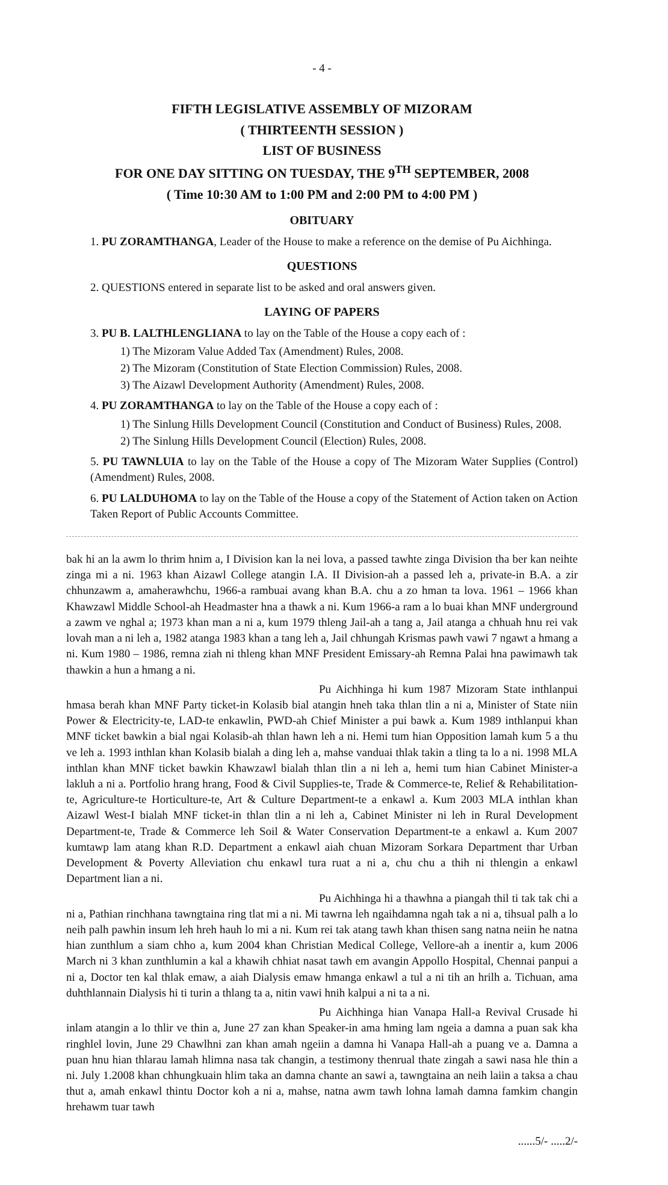- 4 -
FIFTH LEGISLATIVE ASSEMBLY OF MIZORAM
( THIRTEENTH SESSION )
LIST OF BUSINESS
FOR ONE DAY SITTING ON TUESDAY, THE 9<sup>TH</sup> SEPTEMBER, 2008
( Time 10:30 AM to 1:00 PM and 2:00 PM to 4:00 PM )
OBITUARY
1. PU ZORAMTHANGA, Leader of the House to make a reference on the demise of Pu Aichhinga.
QUESTIONS
2. QUESTIONS entered in separate list to be asked and oral answers given.
LAYING OF PAPERS
3. PU B. LALTHLENGLIANA to lay on the Table of the House a copy each of :
1) The Mizoram Value Added Tax (Amendment) Rules, 2008.
2) The Mizoram (Constitution of State Election Commission) Rules, 2008.
3) The Aizawl Development Authority (Amendment) Rules, 2008.
4. PU ZORAMTHANGA to lay on the Table of the House a copy each of :
1) The Sinlung Hills Development Council (Constitution and Conduct of Business) Rules, 2008.
2) The Sinlung Hills Development Council (Election) Rules, 2008.
5. PU TAWNLUIA to lay on the Table of the House a copy of The Mizoram Water Supplies (Control) (Amendment) Rules, 2008.
6. PU LALDUHOMA to lay on the Table of the House a copy of the Statement of Action taken on Action Taken Report of Public Accounts Committee.
bak hi an la awm lo thrim hnim a, I Division kan la nei lova, a passed tawhte zinga Division tha ber kan neihte zinga mi a ni. 1963 khan Aizawl College atangin I.A. II Division-ah a passed leh a, private-in B.A. a zir chhunzawm a, amaherawhchu, 1966-a rambuai avang khan B.A. chu a zo hman ta lova. 1961 – 1966 khan Khawzawl Middle School-ah Headmaster hna a thawk a ni. Kum 1966-a ram a lo buai khan MNF underground a zawm ve nghal a; 1973 khan man a ni a, kum 1979 thleng Jail-ah a tang a, Jail atanga a chhuah hnu rei vak lovah man a ni leh a, 1982 atanga 1983 khan a tang leh a, Jail chhungah Krismas pawh vawi 7 ngawt a hmang a ni. Kum 1980 – 1986, remna ziah ni thleng khan MNF President Emissary-ah Remna Palai hna pawimawh tak thawkin a hun a hmang a ni.
Pu Aichhinga hi kum 1987 Mizoram State inthlanpui hmasa berah khan MNF Party ticket-in Kolasib bial atangin hneh taka thlan tlin a ni a, Minister of State niin Power & Electricity-te, LAD-te enkawlin, PWD-ah Chief Minister a pui bawk a. Kum 1989 inthlanpui khan MNF ticket bawkin a bial ngai Kolasib-ah thlan hawn leh a ni. Hemi tum hian Opposition lamah kum 5 a thu ve leh a. 1993 inthlan khan Kolasib bialah a ding leh a, mahse vanduai thlak takin a tling ta lo a ni. 1998 MLA inthlan khan MNF ticket bawkin Khawzawl bialah thlan tlin a ni leh a, hemi tum hian Cabinet Minister-a lakluh a ni a. Portfolio hrang hrang, Food & Civil Supplies-te, Trade & Commerce-te, Relief & Rehabilitation-te, Agriculture-te Horticulture-te, Art & Culture Department-te a enkawl a. Kum 2003 MLA inthlan khan Aizawl West-I bialah MNF ticket-in thlan tlin a ni leh a, Cabinet Minister ni leh in Rural Development Department-te, Trade & Commerce leh Soil & Water Conservation Department-te a enkawl a. Kum 2007 kumtawp lam atang khan R.D. Department a enkawl aiah chuan Mizoram Sorkara Department thar Urban Development & Poverty Alleviation chu enkawl tura ruat a ni a, chu chu a thih ni thlengin a enkawl Department lian a ni.
Pu Aichhinga hi a thawhna a piangah thil ti tak tak chi a ni a, Pathian rinchhana tawngtaina ring tlat mi a ni. Mi tawrna leh ngaihdamna ngah tak a ni a, tihsual palh a lo neih palh pawhin insum leh hreh hauh lo mi a ni. Kum rei tak atang tawh khan thisen sang natna neiin he natna hian zunthlum a siam chho a, kum 2004 khan Christian Medical College, Vellore-ah a inentir a, kum 2006 March ni 3 khan zunthlumin a kal a khawih chhiat nasat tawh em avangin Appollo Hospital, Chennai panpui a ni a, Doctor ten kal thlak emaw, a aiah Dialysis emaw hmanga enkawl a tul a ni tih an hrilh a. Tichuan, ama duhthlannain Dialysis hi ti turin a thlang ta a, nitin vawi hnih kalpui a ni ta a ni.
Pu Aichhinga hian Vanapa Hall-a Revival Crusade hi inlam atangin a lo thlir ve thin a, June 27 zan khan Speaker-in ama hming lam ngeia a damna a puan sak kha ringhlel lovin, June 29 Chawlhni zan khan amah ngeiin a damna hi Vanapa Hall-ah a puang ve a. Damna a puan hnu hian thlarau lamah hlimna nasa tak changin, a testimony thenrual thate zingah a sawi nasa hle thin a ni. July 1.2008 khan chhungkuain hlim taka an damna chante an sawi a, tawngtaina an neih laiin a taksa a chau thut a, amah enkawl thintu Doctor koh a ni a, mahse, natna awm tawh lohna lamah damna famkim changin hrehawm tuar tawh
......5/- .....2/-